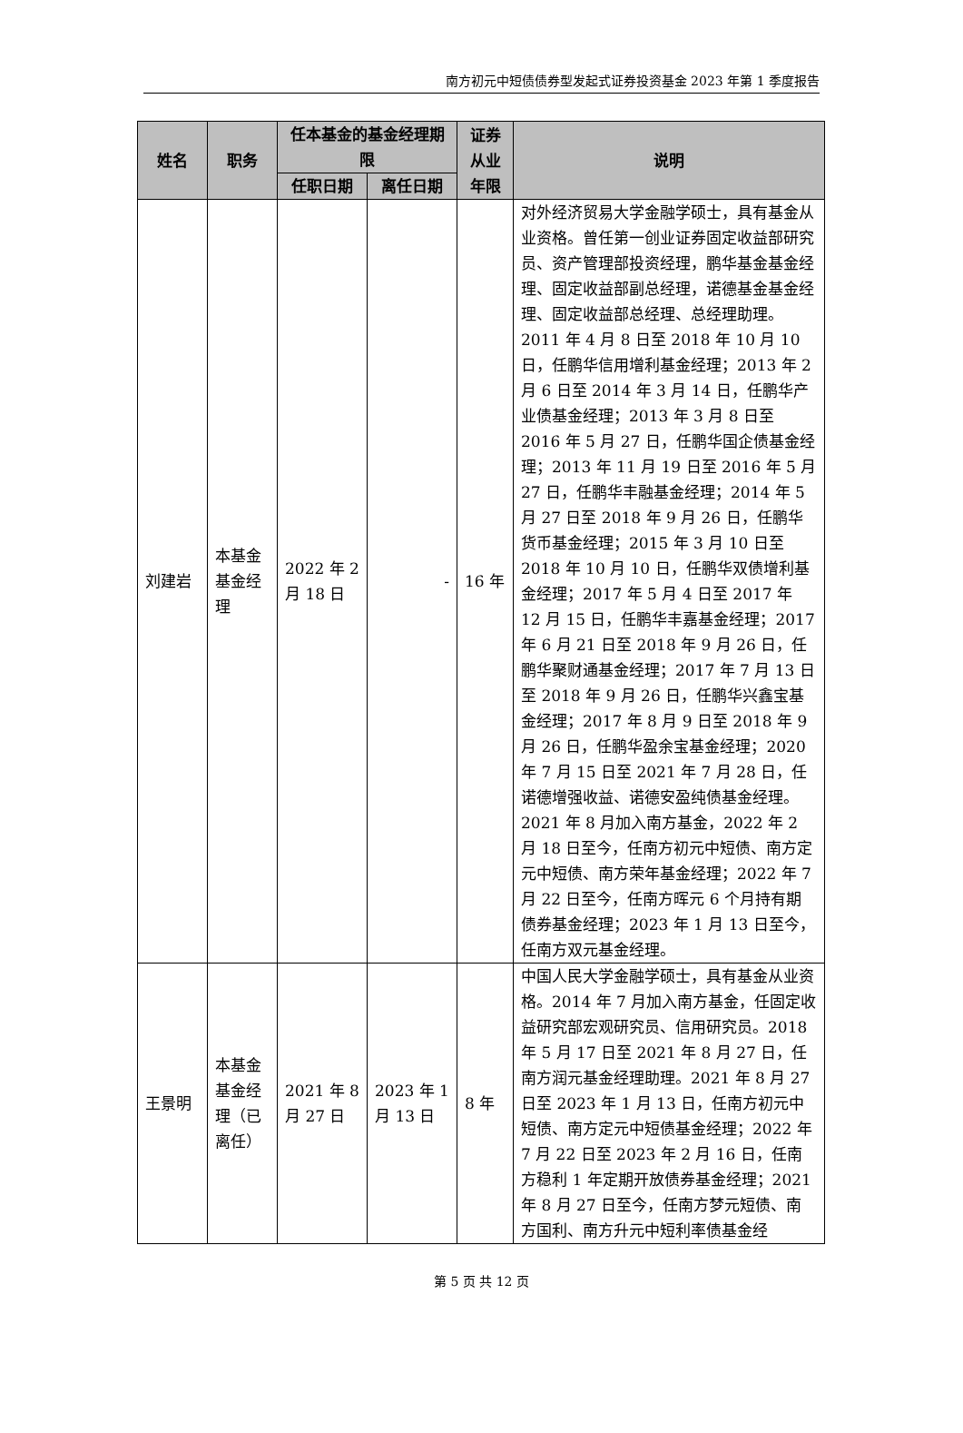南方初元中短债债券型发起式证券投资基金 2023 年第 1 季度报告
| 姓名 | 职务 | 任本基金的基金经理期限 | | 证券从业年限 | 说明 |
| --- | --- | --- | --- | --- | --- |
| | | 任职日期 | 离任日期 | | |
| 刘建岩 | 本基金基金经理 | 2022 年 2 月 18 日 | - | 16 年 | 对外经济贸易大学金融学硕士，具有基金从业资格。曾任第一创业证券固定收益部研究员、资产管理部投资经理，鹏华基金基金经理、固定收益部副总经理，诺德基金基金经理、固定收益部总经理、总经理助理。2011 年 4 月 8 日至 2018 年 10 月 10 日，任鹏华信用增利基金经理；2013 年 2 月 6 日至 2014 年 3 月 14 日，任鹏华产业债基金经理；2013 年 3 月 8 日至 2016 年 5 月 27 日，任鹏华国企债基金经理；2013 年 11 月 19 日至 2016 年 5 月 27 日，任鹏华丰融基金经理；2014 年 5 月 27 日至 2018 年 9 月 26 日，任鹏华货币基金经理；2015 年 3 月 10 日至 2018 年 10 月 10 日，任鹏华双债增利基金经理；2017 年 5 月 4 日至 2017 年 12 月 15 日，任鹏华丰嘉基金经理；2017 年 6 月 21 日至 2018 年 9 月 26 日，任鹏华聚财通基金经理；2017 年 7 月 13 日至 2018 年 9 月 26 日，任鹏华兴鑫宝基金经理；2017 年 8 月 9 日至 2018 年 9 月 26 日，任鹏华盈余宝基金经理；2020 年 7 月 15 日至 2021 年 7 月 28 日，任诺德增强收益、诺德安盈纯债基金经理。2021 年 8 月加入南方基金，2022 年 2 月 18 日至今，任南方初元中短债、南方定元中短债、南方荣年基金经理；2022 年 7 月 22 日至今，任南方晖元 6 个月持有期债券基金经理；2023 年 1 月 13 日至今，任南方双元基金经理。 |
| 王景明 | 本基金基金经理（已离任） | 2021 年 8 月 27 日 | 2023 年 1 月 13 日 | 8 年 | 中国人民大学金融学硕士，具有基金从业资格。2014 年 7 月加入南方基金，任固定收益研究部宏观研究员、信用研究员。2018 年 5 月 17 日至 2021 年 8 月 27 日，任南方润元基金经理助理。2021 年 8 月 27 日至 2023 年 1 月 13 日，任南方初元中短债、南方定元中短债基金经理；2022 年 7 月 22 日至 2023 年 2 月 16 日，任南方稳利 1 年定期开放债券基金经理；2021 年 8 月 27 日至今，任南方梦元短债、南方国利、南方升元中短利率债基金经 |
第 5 页 共 12 页